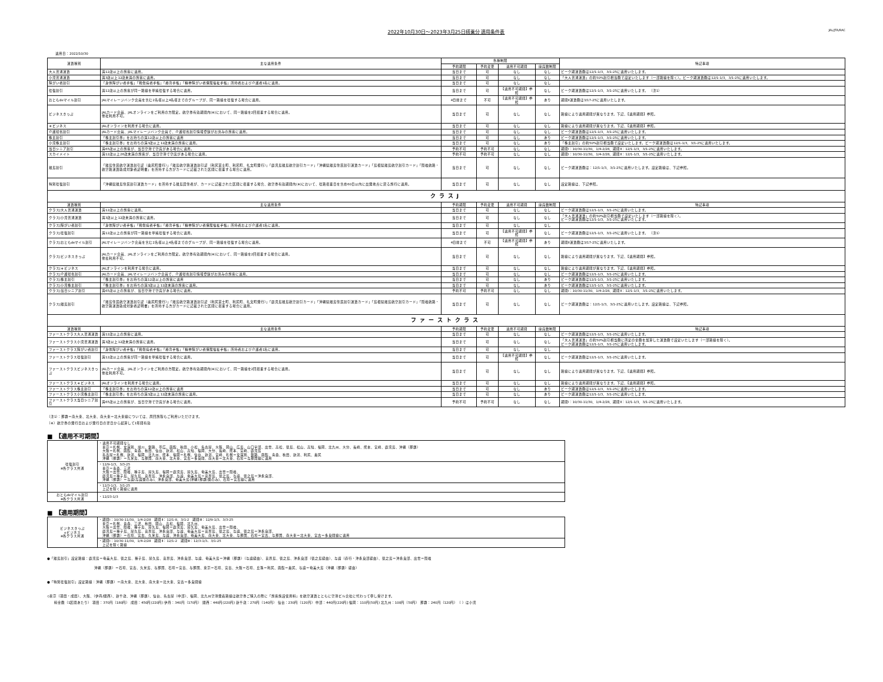2022年10月30日～2023年3月25日搭乗分 適用条件表 JAL/JTA/RAC
適用日：2022/10/30
| 運賃種別 | 主な適用条件 | 各種制限 | | | | 特記事項 |
| --- | --- | --- | --- | --- | --- | --- |
| | | 予約期限 | 予約変更 | 適用不可期間 | 座席数制限 | |
| 大人普通運賃 | 満12歳以上の旅客に適用。 | 当日まで | 可 | なし | なし | ピーク期運賃額は12/1-1/3、3/1-25に適用いたします。 |
| 小児普通運賃 | 満3歳以上12歳未満の旅客に適用。 | 当日まで | 可 | なし | なし | 「大人普通運賃」の約50%割引相当額で設定いたします（一部路線を除く）。ピーク期運賃額は12/1-1/3、3/1-25に適用いたします。 |
| 障がい者割引 | 「身体障がい者手帳」「戦傷病者手帳」「療育手帳」「精神障がい者保険福祉手帳」所持者および介護者1名に適用。 | 当日まで | 可 | なし | なし | |
| 往復割引 | 満12歳以上の旅客が同一路線を単純往復する場合に適用。 | 当日まで | 可 | 【適用不可期間】参照 | なし | ピーク期運賃額は12/1-1/3、3/1-25に適用いたします。 （注1） |
| おともdeマイル割引 | JALマイレージバンク会員を含む2名様以上4名様までのグループが、同一路線を往復する場合に適用。 | 4日前まで | 不可 | 【適用不可期間】参照 | あり | 期間Ⅱ運賃額は3/17-25に適用いたします。 |
| ビジネスきっぷ | JALカード会員、JALオンラインをご利用の方限定。航空券有効期間内(※)において、同一路線を2回搭乗する場合に適用。 他社利用不可。 | 当日まで | 可 | なし | なし | 路線により適用期間が異なります。下記、【適用期間】参照。 |
| ｅビジネス | JALオンラインを利用する場合に適用。 | 当日まで | 可 | なし | なし | 路線により適用期間が異なります。下記、【適用期間】参照。 |
| 介護帰省割引 | JALカード会員、JALマイレージバンク会員で、介護帰省割引情報登録がお済みの旅客に適用。 | 当日まで | 可 | なし | なし | ピーク期運賃額は12/1-1/3、3/1-25に適用いたします。 |
| 株主割引 | 「株主割引券」をお持ちの満12歳以上の旅客に適用 | 当日まで | 可 | なし | あり | ピーク期運賃額は12/1-1/3、3/1-25に適用いたします。 |
| 小児株主割引 | 「株主割引券」をお持ちの満3歳以上12歳未満の旅客に適用。 | 当日まで | 可 | なし | あり | 「株主割引」の約50%割引相当額で設定いたします。ピーク期運賃額は12/1-1/3、3/1-25に適用いたします。 |
| 当日シニア割引 | 満65歳以上の旅客が、当日空港で空席がある場合に適用。 | 予約不可 | 予約不可 | なし | なし | 期間Ⅰ：10/30-11/30、1/4-2/28、期間Ⅱ：12/1-1/3、3/1-25に適用いたします。 |
| スカイメイト | 満12歳以上26歳未満の旅客が、当日空港で空席がある場合に適用。 | 予約不可 | 予約不可 | なし | なし | 期間Ⅰ：10/30-11/30、1/4-2/28、期間Ⅱ：12/1-1/3、3/1-25に適用いたします。 |
| 離島割引 | 「離島住民航空運賃割引証（奥尻町発行）」「離島航空路運賃割引証（利尻富士町、利尻町、礼文町発行）」「鹿児島離島航空割引カード」「沖縄県離島住民割引運賃カード」「島根県離島航空割引カード」「隠岐航路・航空路運賃助成対象者証明書」を所持する方がカードに記載された区間に搭乗する場合に適用。 | 当日まで | 可 | なし | なし | ピーク期運賃額は：12/1-1/3、3/1-25に適用いたします。設定路線は、下記参照。 |
| 特別往復割引 | 「沖縄県離島住民割引運賃カード」を所持する離島居住者が、カードに記載された区間に搭乗する場合、航空券有効期間内(※)において、往路搭乗日を含め60日以内に出発地点に戻る旅行に適用。 | 当日まで | 可 | なし | なし | 設定路線は、下記参照。 |
| クラスJ | | | | | | |
| 運賃種別 | 主な適用条件 | 予約期限 | 予約変更 | 適用不可期間 | 座席数制限 | 特記事項 |
| クラスJ大人普通運賃 | 満12歳以上の旅客に適用。 | 当日まで | 可 | なし | なし | ピーク期運賃額は12/1-1/3、3/1-25に適用いたします。 |
| クラスJ小児普通運賃 | 満3歳以上12歳未満の旅客に適用。 | 当日まで | 可 | なし | なし | 「大人普通運賃」の約50%割引相当額で設定いたします（一部路線を除く）。 ピーク期運賃額は12/1-1/3、3/1-25に適用いたします。 |
| クラスJ障がい者割引 | 「身体障がい者手帳」「戦傷病者手帳」「療育手帳」「精神障がい者保険福祉手帳」所持者および介護者1名に適用。 | 当日まで | 可 | なし | なし | |
| クラスJ往復割引 | 満12歳以上の旅客が同一路線を単純往復する場合に適用。 | 当日まで | 可 | 【適用不可期間】参照 | なし | ピーク期運賃額は12/1-1/3、3/1-25に適用いたします。 （注1） |
| クラスJおともdeマイル割引 | JALマイレージバンク会員を含む2名様以上4名様までのグループが、同一路線を往復する場合に適用。 | 4日前まで | 不可 | 【適用不可期間】参照 | あり | 期間Ⅱ運賃額は3/17-25に適用いたします。 |
| クラスJビジネスきっぷ | JALカード会員、JALオンラインをご利用の方限定。航空券有効期間内(※)において、同一路線を2回搭乗する場合に適用。 他社利用不可。 | 当日まで | 可 | なし | なし | 路線により適用期間が異なります。下記、【適用期間】参照。 |
| クラスJｅビジネス | JALオンラインを利用する場合に適用。 | 当日まで | 可 | なし | なし | 路線により適用期間が異なります。下記、【適用期間】参照。 |
| クラスJ介護帰省割引 | JALカード会員、JALマイレージバンク会員で、介護帰省割引情報登録がお済みの旅客に適用。 | 当日まで | 可 | なし | なし | ピーク期運賃額は12/1-1/3、3/1-25に適用いたします。 |
| クラスJ株主割引 | 「株主割引券」をお持ちの満12歳以上の旅客に適用 | 当日まで | 可 | なし | あり | ピーク期運賃額は12/1-1/3、3/1-25に適用いたします。 |
| クラスJ小児株主割引 | 「株主割引券」をお持ちの満3歳以上12歳未満の旅客に適用。 | 当日まで | 可 | なし | あり | ピーク期運賃額は12/1-1/3、3/1-25に適用いたします。 |
| クラスJ当日シニア割引 | 満65歳以上の旅客が、当日空港で空席がある場合に適用。 | 予約不可 | 予約不可 | なし | なし | 期間Ⅰ：10/30-11/30、1/4-2/28、期間Ⅱ：12/1-1/3、3/1-25に適用いたします。 |
| クラスJ離島割引 | 「離島住民航空運賃割引証（奥尻町発行）」「離島航空路運賃割引証（利尻富士町、利尻町、礼文町発行）」「鹿児島離島航空割引カード」「沖縄県離島住民割引運賃カード」「島根県離島航空割引カード」「隠岐航路・航空路運賃助成対象者証明書」を所持する方がカードに記載された区間に搭乗する場合に適用。 | 当日まで | 可 | なし | なし | ピーク期運賃額は：12/1-1/3、3/1-25に適用いたします。設定路線は、下記参照。 |
| ファーストクラス | | | | | | |
| 運賃種別 | 主な適用条件 | 予約期限 | 予約変更 | 適用不可期間 | 座席数制限 | 特記事項 |
| ファーストクラス大人普通運賃 | 満12歳以上の旅客に適用。 | 当日まで | 可 | なし | なし | ピーク期運賃額は12/1-1/3、3/1-25に適用いたします。 |
| ファーストクラス小児普通運賃 | 満3歳以上12歳未満の旅客に適用。 | 当日まで | 可 | なし | なし | 「大人普通運賃」の約50%割引相当額に所定の金額を加算した運賃額で設定いたします（一部路線を除く）。 ピーク期運賃額は12/1-1/3、3/1-25に適用いたします。 |
| ファーストクラス障がい者割引 | 「身体障がい者手帳」「戦傷病者手帳」「療育手帳」「精神障がい者保険福祉手帳」所持者および介護者1名に適用。 | 当日まで | 可 | なし | なし | |
| ファーストクラス往復割引 | 満12歳以上の旅客が同一路線を単純往復する場合に適用。 | 当日まで | 可 | 【適用不可期間】参照 | なし | ピーク期運賃額は12/1-1/3、3/1-25に適用いたします。 |
| ファーストクラスビジネスきっぷ | JALカード会員、JALオンラインをご利用の方限定。航空券有効期間内(※)において、同一路線を2回搭乗する場合に適用。 他社利用不可。 | 当日まで | 可 | なし | なし | 路線により適用期間が異なります。下記、【適用期間】参照。 |
| ファーストクラスｅビジネス | JALオンラインを利用する場合に適用。 | 当日まで | 可 | なし | なし | 路線により適用期間が異なります。下記、【適用期間】参照。 |
| ファーストクラス株主割引 | 「株主割引券」をお持ちの満12歳以上の旅客に適用 | 当日まで | 可 | なし | あり | ピーク期運賃額は12/1-1/3、3/1-25に適用いたします。 |
| ファーストクラス小児株主割引 | 「株主割引券」をお持ちの満3歳以上12歳未満の旅客に適用。 | 当日まで | 可 | なし | あり | ピーク期運賃額は12/1-1/3、3/1-25に適用いたします。 |
| ファーストクラス当日シニア割引 | 満65歳以上の旅客が、当日空港で空席がある場合に適用。 | 予約不可 | 予約不可 | なし | なし | 期間Ⅰ：10/30-11/30、1/4-2/28、期間Ⅱ：12/1-1/3、3/1-25に適用いたします。 |
（注1）：那覇＝南大東、北大東、南大東＝北大東線については、周回旅程もご利用いただけます。
（※）航空券の発行日および発行日の翌日から起算して1年間有効
■　【適用不可期間】
| 往復割引 ※各クラス共通 | ・適用不可期間なし 東京＝札幌、女満別、旭川、釧路、帯広、函館、秋田、小松、名古屋、大阪、岡山、広島、山口宇部、出雲、高松、徳島、松山、高知、福岡、北九州、大分、長崎、熊本、宮崎、鹿児島、沖縄（那覇） 大阪＝札幌、函館、青森、秋田、仙台、新潟、松山、高知、福岡、大分、長崎、熊本、宮崎、鹿児島 名古屋＝札幌、新潟、福岡、北九州、熊本、福岡＝札幌、仙台、新潟、宮崎、札幌＝女満別、釧路、函館、青森、秋田、新潟、利尻、奥尻 沖縄（那覇）＝久米島、与那国、南大東、北大東、宮古＝多良間、南大東＝北大東、石垣＝与那国線に適用 |
| | ・12/9-1/3、3/3-25 東京＝青森、三沢 大阪＝出雲、隠岐、種子島、屋久島、福岡＝鹿児島、屋久島、奄美大島、出雲＝隠岐、 鹿児島＝種子島、屋久島、喜界島、沖永良部、与論、奄美大島＝喜界島、徳之島、与論、徳之島＝沖永良部、 沖縄（那覇）＝与論(与論発のみ)、沖永良部、奄美大島(沖縄(那覇)発のみ)、石垣＝宮古線に適用 |
| | ・12/3-1/3、3/1-25 上記を除く路線に適用 |
| おともdeマイル割引 ※各クラス共通 | ・12/23-1/3 |
■　【適用期間】
| ビジネスきっぷ eビジネス ※各クラス共通 | ・期間Ⅰ：10/30-11/30、1/4-2/28 期間Ⅱ：12/1-8、3/1-2 期間Ⅲ：12/9-1/3、3/3-25 東京＝札幌、青森、三沢、秋田、岡山、高松、福岡、北九州、 大阪＝出雲、隠岐、種子島、屋久島、福岡＝鹿児島、屋久島、奄美大島、出雲＝隠岐、 鹿児島＝種子島、屋久島、喜界島、沖永良部、与論、奄美大島＝喜界島、徳之島、与論、徳之島＝沖永良部、 沖縄（那覇）＝石垣、宮古、久米島、与論、沖永良部、奄美大島、南大東、北大東、与那国、石垣＝宮古、与那国、南大東＝北大東、宮古＝多良間線に適用 |
| | ・期間Ⅰ：10/30-11/30、1/4-2/28 期間Ⅱ：12/1-2 期間Ⅲ：12/3-1/3、3/1-25 上記を除く路線 |
●「離島割引」設定路線：鹿児島＝奄美大島、徳之島、種子島、屋久島、喜界島、沖永良部、与論、奄美大島＝沖縄（那覇）（与論経由）、喜界島、徳之島、沖永良部（徳之島経由）、与論（直行・沖永良部経由）、徳之島＝沖永良部、出雲＝隠岐
沖縄（那覇）＝石垣、宮古、久米島、与那国、石垣＝宮古、与那国、東京＝石垣、宮古、大阪＝石垣、丘珠＝利尻、函館＝奥尻、与論＝奄美大島（沖縄（那覇）経由）
●「特別往復割引」設定路線：沖縄（那覇）＝南大東、北大東、南大東＝北大東、宮古＝多良間線
◇東京（羽田・成田）、大阪、（伊丹/関西）、新千歳、沖縄（那覇）、仙台、名古屋（中部）、福岡、北九州空港発着路線は航空券ご購入の際に「旅客施設使用料」を航空運賃とともに空港ビル会社に代わって申し受けます。
料金額（1区間あたり） 羽田：370円（180円） 成田：450円(220円) 伊丹：340円（170円） 関西：440円(220円) 新千歳：270円（140円） 仙台：230円（120円） 中部：440円(220円) 福岡：110円(50円) 北九州：100円（50円） 那覇：240円（120円）　（ ）は小児